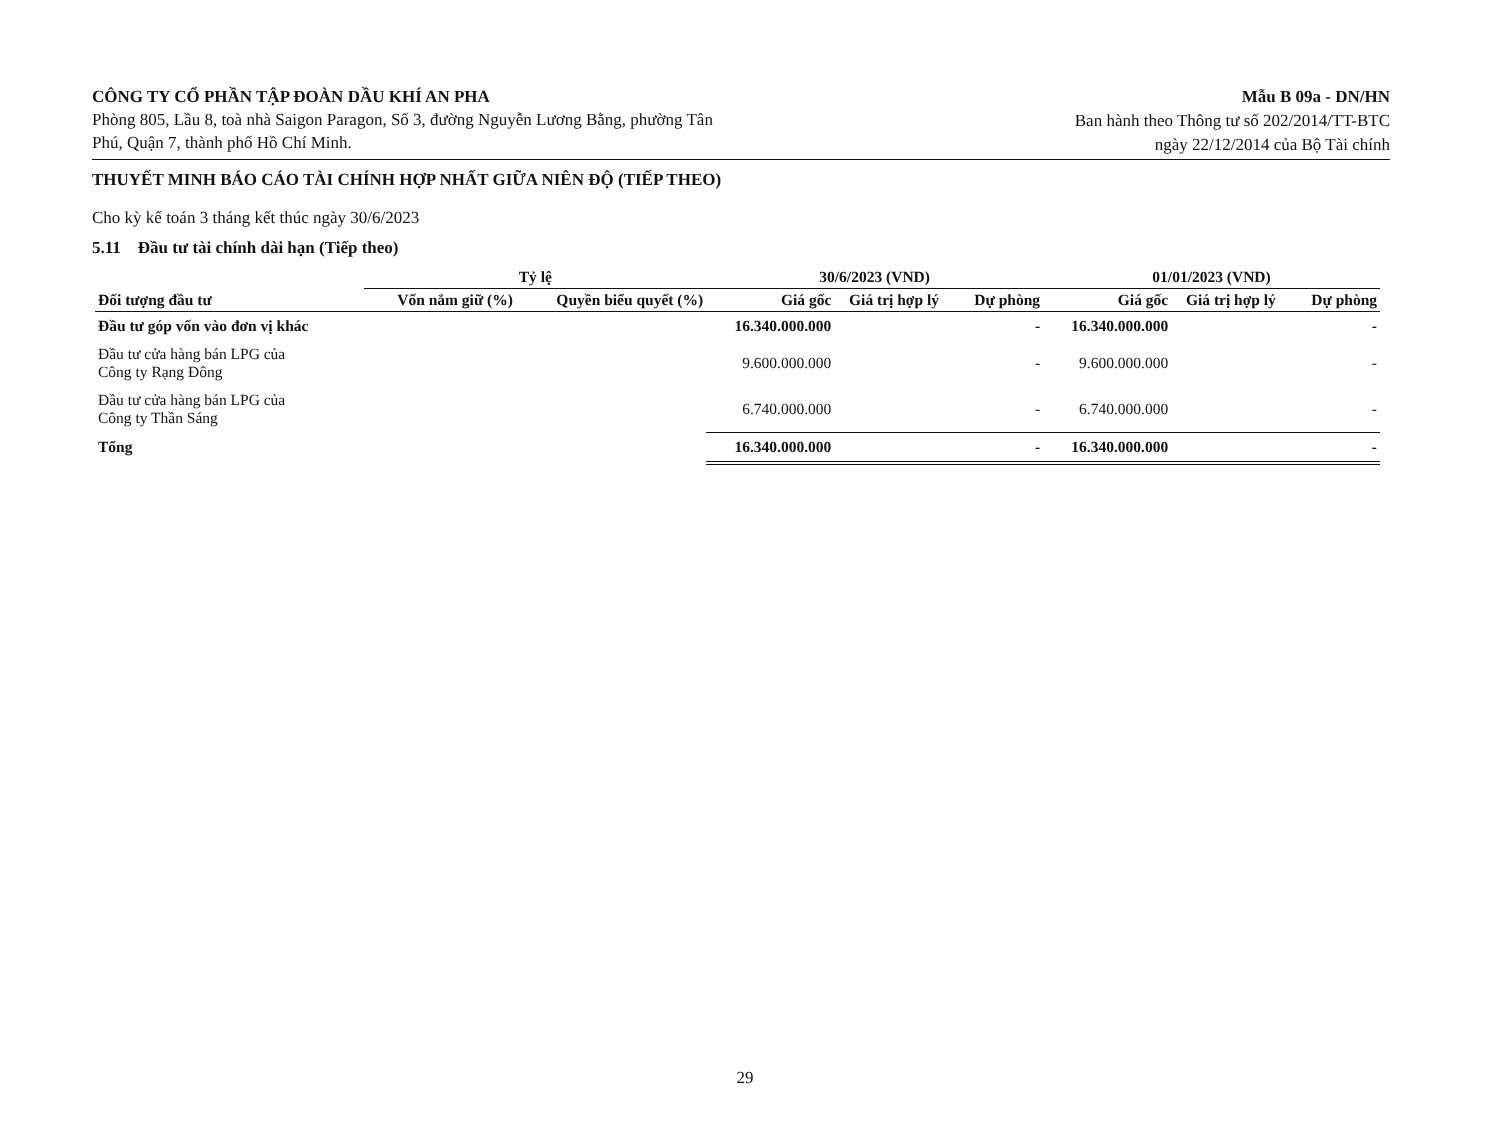CÔNG TY CỔ PHẦN TẬP ĐOÀN DẦU KHÍ AN PHA
Phòng 805, Lầu 8, toà nhà Saigon Paragon, Số 3, đường Nguyễn Lương Bằng, phường Tân
Phú, Quận 7, thành phố Hồ Chí Minh.
Mẫu B 09a - DN/HN
Ban hành theo Thông tư số 202/2014/TT-BTC
ngày 22/12/2014 của Bộ Tài chính
THUYẾT MINH BÁO CÁO TÀI CHÍNH HỢP NHẤT GIỮA NIÊN ĐỘ (TIẾP THEO)
Cho kỳ kế toán 3 tháng kết thúc ngày 30/6/2023
5.11 Đầu tư tài chính dài hạn (Tiếp theo)
| | Tỷ lệ | | 30/6/2023 (VND) | | | 01/01/2023 (VND) | | |
| --- | --- | --- | --- | --- | --- | --- | --- | --- |
| Đối tượng đầu tư | Vốn nắm giữ (%) | Quyền biểu quyết (%) | Giá gốc | Giá trị hợp lý | Dự phòng | Giá gốc | Giá trị hợp lý | Dự phòng |
| Đầu tư góp vốn vào đơn vị khác | | | 16.340.000.000 | | - | 16.340.000.000 | | - |
| Đầu tư cửa hàng bán LPG của Công ty Rạng Đông | | | 9.600.000.000 | | - | 9.600.000.000 | | - |
| Đầu tư cửa hàng bán LPG của Công ty Thần Sáng | | | 6.740.000.000 | | - | 6.740.000.000 | | - |
| Tổng | | | 16.340.000.000 | | - | 16.340.000.000 | | - |
29